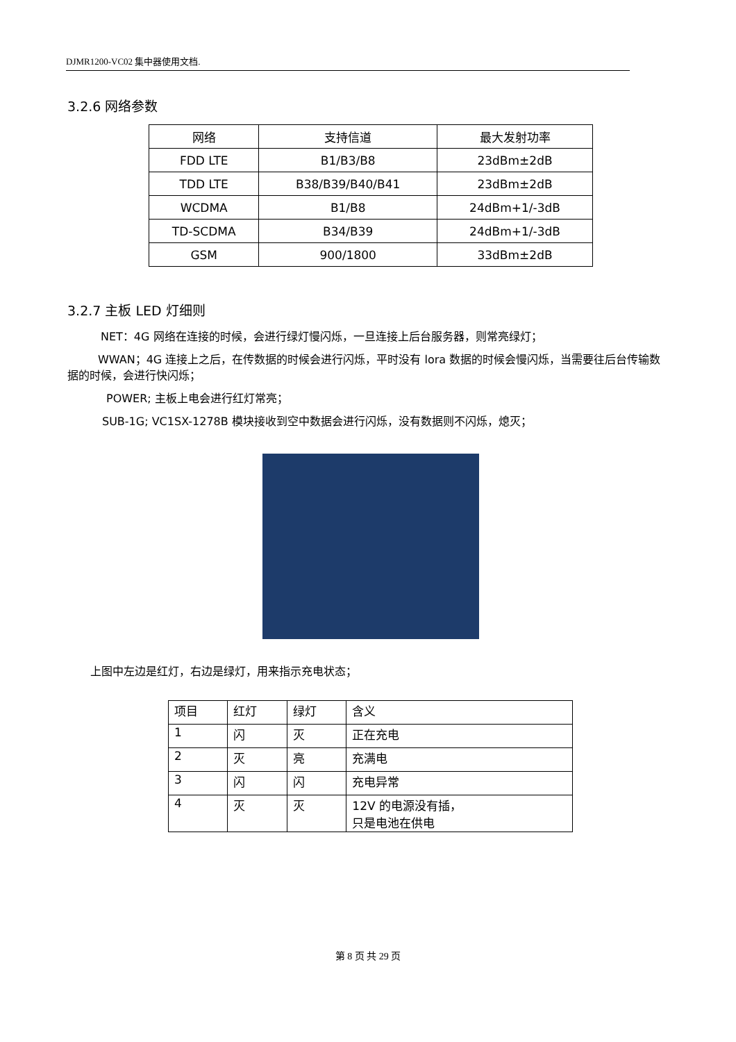DJMR1200-VC02 集中器使用文档.
3.2.6 网络参数
| 网络 | 支持信道 | 最大发射功率 |
| --- | --- | --- |
| FDD LTE | B1/B3/B8 | 23dBm±2dB |
| TDD LTE | B38/B39/B40/B41 | 23dBm±2dB |
| WCDMA | B1/B8 | 24dBm+1/-3dB |
| TD-SCDMA | B34/B39 | 24dBm+1/-3dB |
| GSM | 900/1800 | 33dBm±2dB |
3.2.7 主板 LED 灯细则
NET：4G 网络在连接的时候，会进行绿灯慢闪烁，一旦连接上后台服务器，则常亮绿灯；
WWAN；4G 连接上之后，在传数据的时候会进行闪烁，平时没有 lora 数据的时候会慢闪烁，当需要往后台传输数据的时候，会进行快闪烁；
POWER; 主板上电会进行红灯常亮；
SUB-1G; VC1SX-1278B 模块接收到空中数据会进行闪烁，没有数据则不闪烁，熄灭；
上图中左边是红灯，右边是绿灯，用来指示充电状态；
| 项目 | 红灯 | 绿灯 | 含义 |
| --- | --- | --- | --- |
| 1 | 闪 | 灭 | 正在充电 |
| 2 | 灭 | 亮 | 充满电 |
| 3 | 闪 | 闪 | 充电异常 |
| 4 | 灭 | 灭 | 12V 的电源没有插， 只是电池在供电 |
第 8 页 共 29 页